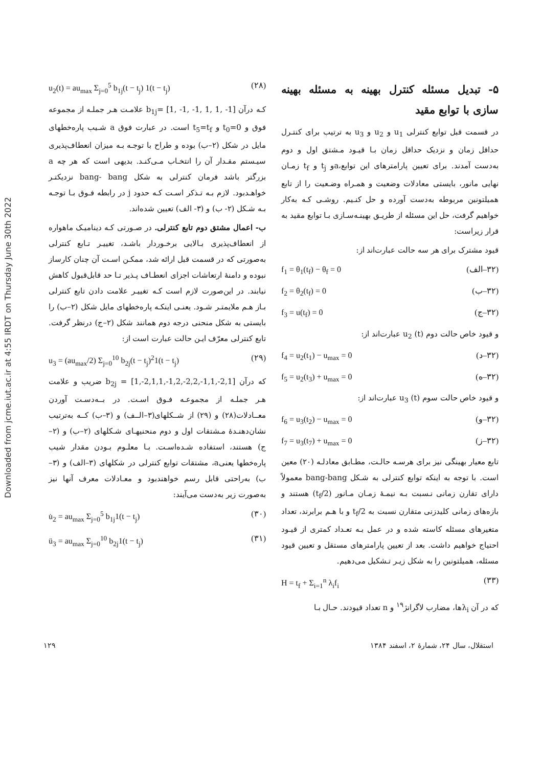Downloaded from jcme.iut.ac.ir at 4:55 IRDT on Thursday June 30th 2022
u<sub>2</sub>(t) = au<sub>max</sub> Σ<sub>j=0</sub><sup>5</sup> b<sub>1j</sub>(t − t<sub>j</sub>) 1(t − t<sub>j</sub>) (۲۸)
کـه درآن b<sub>1j</sub>= [1, -1, -1, 1, 1, -1] علامـت هـر جملـه از مجموعه فوق و t<sub>0</sub>=0 و t<sub>5</sub>=t<sub>f</sub> است. در عبارت فوق a شـیب پاره‌خطهای مایل در شکل (۲–ب) بوده و طراح با توجـه بـه میزان انعطاف‌پذیری سیـستم مقـدار آن را انتخـاب مـی‌کنـد. بدیهی است که هر چه a بزرگتر باشد فرمان کنترلی به شکل bang- bang نزدیکتـر خواهـدبود. لازم بـه تـذکر اسـت کـه حدود j در رابطه فـوق بـا توجـه بـه شـکل (۲- ب) و (۳- الف) تعیین شده‌اند.
ب- اعمال مشتق دوم تابع کنترلی. در صـورتی کـه دینامیـک ماهواره از انعطاف‌پذیری بـالایی برخـوردار باشـد، تغییـر تـابع کنترلی به‌صورتی که در قسمت قبل ارائه شد، ممکـن اسـت آن چنان کارساز نبوده و دامنهٔ ارتعاشات اجزای انعطـاف پـذیر تـا حد قابل‌قبول کاهش نیابند. در این‌صورت لازم است کـه تغییـر علامت دادن تابع کنترلی بـاز هـم ملایمتـر شـود. یعنـی اینکـه پاره‌خطهای مایل شکل (۲–ب) را بایستی به شکل منحنی درجه دوم همانند شکل (۲–ج) درنظر گرفت. تابع کنترلی معرّف ایـن حالت عبارت است از:
u<sub>3</sub> = (au<sub>max</sub>/2) Σ<sub>j=0</sub><sup>10</sup> b<sub>2j</sub>(t − t<sub>j</sub>)<sup>2</sup>1(t − t<sub>j</sub>) (۲۹)
که درآن b<sub>2j</sub> = [1,-2,1,1,-1,2,-2,2,-1,1,-2,1] ضریب و علامت هـر جملـه از مجموعـه فـوق اسـت. در بــه‌دسـت آوردن معــادلات(۲۸) و (۲۹) از شــکلهای(۳–الــف) و (۳–ب) کــه به‌ترتیب نشان‌دهنـدهٔ مـشتقات اول و دوم منحنیهـای شـکلهای (۲–ب) و (۲–ج) هستند، استفاده شـده‌اسـت. بـا معلـوم بـودن مقدار شیب پاره‌خطها یعنیa، مشتقات توابع کنترلی در شکلهای (۳–الف) و (۳–ب) به‌راحتی قابل رسم خواهندبود و معـادلات معرف آنها نیز به‌صورت زیر به‌دست می‌آیند:
u̇<sub>2</sub> = au<sub>max</sub> Σ<sub>j=0</sub><sup>5</sup> b<sub>1j</sub>1(t − t<sub>j</sub>) (۳۰)
ü<sub>3</sub> = au<sub>max</sub> Σ<sub>j=0</sub><sup>10</sup> b<sub>2j</sub>1(t − t<sub>j</sub>) (۳۱)
۵- تبدیل مسئله کنترل بهینه به مسئله بهینه سازی با توابع مقید
در قسمت قبل توابع کنترلی u<sub>1</sub> و u<sub>2</sub> و u<sub>3</sub> به ترتیب برای کنتـرل حداقل زمان و نزدیک حداقل زمان بـا قیـود مـشتق اول و دوم به‌دست آمدند. برای تعیین پارامترهای این توابع،aو t<sub>j</sub> و t<sub>f</sub> زمـان نهایی مانور، بایستی معادلات وضعیت و همـراه وضـعیت را از تابع همیلتونین مربوطه به‌دست آورده و حل کنـیم. روشـی کـه به‌کار خواهیم گرفت، حل این مسئله از طریـق بهینـه‌سـازی بـا توابع مقید به قرار زیراست:
قیود مشترک برای هر سه حالت عبارت‌اند از:
f<sub>1</sub> = θ<sub>1</sub>(t<sub>f</sub>) − θ<sub>f</sub> = 0 (۳۲–الف)
f<sub>2</sub> = θ<sub>2</sub>(t<sub>f</sub>) = 0 (۳۲–ب)
f<sub>3</sub> = u(t<sub>f</sub>) = 0 (۳۲–ج)
و قیود خاص حالت دوم u<sub>2</sub> (t) عبارت‌اند از:
f<sub>4</sub> = u<sub>2</sub>(t<sub>1</sub>) − u<sub>max</sub> = 0 (۳۲–د)
f<sub>5</sub> = u<sub>2</sub>(t<sub>3</sub>) + u<sub>max</sub> = 0 (۳۲–ه)
و قیود خاص حالت سوم u<sub>3</sub> (t) عبارت‌اند از:
f<sub>6</sub> = u<sub>3</sub>(t<sub>2</sub>) − u<sub>max</sub> = 0 (۳۲–و)
f<sub>7</sub> = u<sub>3</sub>(t<sub>7</sub>) + u<sub>max</sub> = 0 (۳۲–ز)
تابع معیار بهینگی نیز برای هرسـه حالـت، مطـابق معادلـه (۲۰) معین است. با توجه به اینکه توابع کنترلی به شـکل bang-bang معمولاً دارای تقارن زمانی نـسبت بـه نیمـهٔ زمـان مـانور (t<sub>f</sub>/2) هستند و بازه‌های زمانی کلیدزنی متقارن نسبت به t<sub>f</sub>/2 و با هـم برابرند، تعداد متغیرهای مسئله کاسته شده و در عمل بـه تعـداد کمتری از قیـود احتیاج خواهیم داشت. بعد از تعیین پارامترهای مستقل و تعیین قیود مسئله، همیلتونین را به شکل زیـر تـشکیل می‌دهیم.
H = t<sub>f</sub> + Σ<sub>i=1</sub><sup>n</sup> λ<sub>i</sub>f<sub>i</sub> (۳۳)
که در آن λ<sub>i</sub>ها، مضارب لاگرانژ<sup>۱۹</sup> و n تعداد قیودند. حـال بـا
استقلال، سال ۲۴، شمارهٔ ۲، اسفند ۱۳۸۴ ۱۲۹